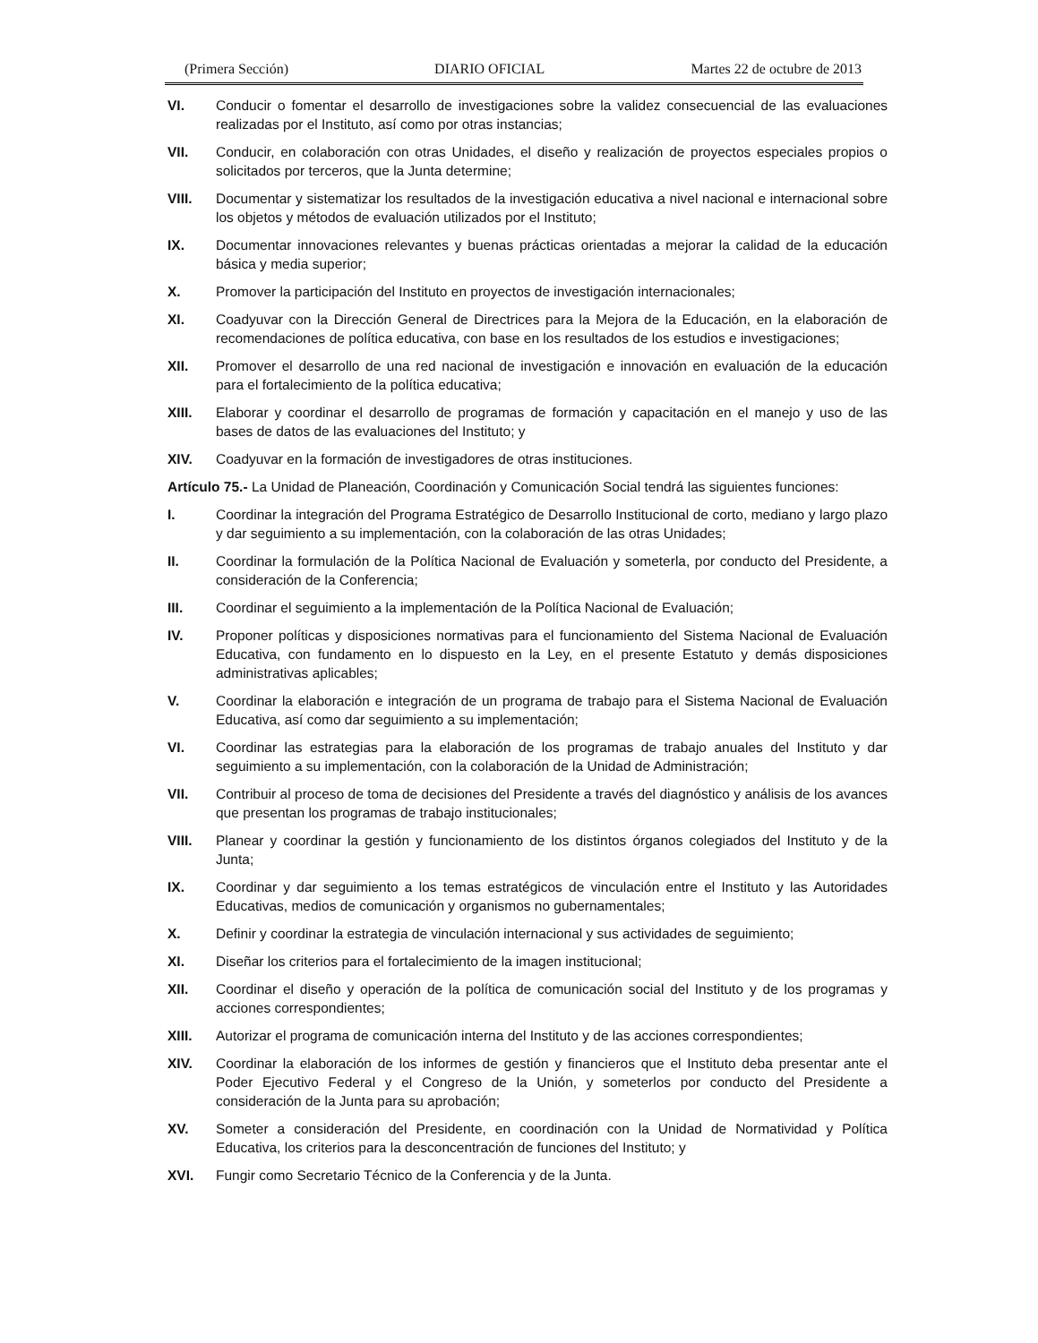(Primera Sección) DIARIO OFICIAL Martes 22 de octubre de 2013
VI. Conducir o fomentar el desarrollo de investigaciones sobre la validez consecuencial de las evaluaciones realizadas por el Instituto, así como por otras instancias;
VII. Conducir, en colaboración con otras Unidades, el diseño y realización de proyectos especiales propios o solicitados por terceros, que la Junta determine;
VIII. Documentar y sistematizar los resultados de la investigación educativa a nivel nacional e internacional sobre los objetos y métodos de evaluación utilizados por el Instituto;
IX. Documentar innovaciones relevantes y buenas prácticas orientadas a mejorar la calidad de la educación básica y media superior;
X. Promover la participación del Instituto en proyectos de investigación internacionales;
XI. Coadyuvar con la Dirección General de Directrices para la Mejora de la Educación, en la elaboración de recomendaciones de política educativa, con base en los resultados de los estudios e investigaciones;
XII. Promover el desarrollo de una red nacional de investigación e innovación en evaluación de la educación para el fortalecimiento de la política educativa;
XIII. Elaborar y coordinar el desarrollo de programas de formación y capacitación en el manejo y uso de las bases de datos de las evaluaciones del Instituto; y
XIV. Coadyuvar en la formación de investigadores de otras instituciones.
Artículo 75.- La Unidad de Planeación, Coordinación y Comunicación Social tendrá las siguientes funciones:
I. Coordinar la integración del Programa Estratégico de Desarrollo Institucional de corto, mediano y largo plazo y dar seguimiento a su implementación, con la colaboración de las otras Unidades;
II. Coordinar la formulación de la Política Nacional de Evaluación y someterla, por conducto del Presidente, a consideración de la Conferencia;
III. Coordinar el seguimiento a la implementación de la Política Nacional de Evaluación;
IV. Proponer políticas y disposiciones normativas para el funcionamiento del Sistema Nacional de Evaluación Educativa, con fundamento en lo dispuesto en la Ley, en el presente Estatuto y demás disposiciones administrativas aplicables;
V. Coordinar la elaboración e integración de un programa de trabajo para el Sistema Nacional de Evaluación Educativa, así como dar seguimiento a su implementación;
VI. Coordinar las estrategias para la elaboración de los programas de trabajo anuales del Instituto y dar seguimiento a su implementación, con la colaboración de la Unidad de Administración;
VII. Contribuir al proceso de toma de decisiones del Presidente a través del diagnóstico y análisis de los avances que presentan los programas de trabajo institucionales;
VIII. Planear y coordinar la gestión y funcionamiento de los distintos órganos colegiados del Instituto y de la Junta;
IX. Coordinar y dar seguimiento a los temas estratégicos de vinculación entre el Instituto y las Autoridades Educativas, medios de comunicación y organismos no gubernamentales;
X. Definir y coordinar la estrategia de vinculación internacional y sus actividades de seguimiento;
XI. Diseñar los criterios para el fortalecimiento de la imagen institucional;
XII. Coordinar el diseño y operación de la política de comunicación social del Instituto y de los programas y acciones correspondientes;
XIII. Autorizar el programa de comunicación interna del Instituto y de las acciones correspondientes;
XIV. Coordinar la elaboración de los informes de gestión y financieros que el Instituto deba presentar ante el Poder Ejecutivo Federal y el Congreso de la Unión, y someterlos por conducto del Presidente a consideración de la Junta para su aprobación;
XV. Someter a consideración del Presidente, en coordinación con la Unidad de Normatividad y Política Educativa, los criterios para la desconcentración de funciones del Instituto; y
XVI. Fungir como Secretario Técnico de la Conferencia y de la Junta.